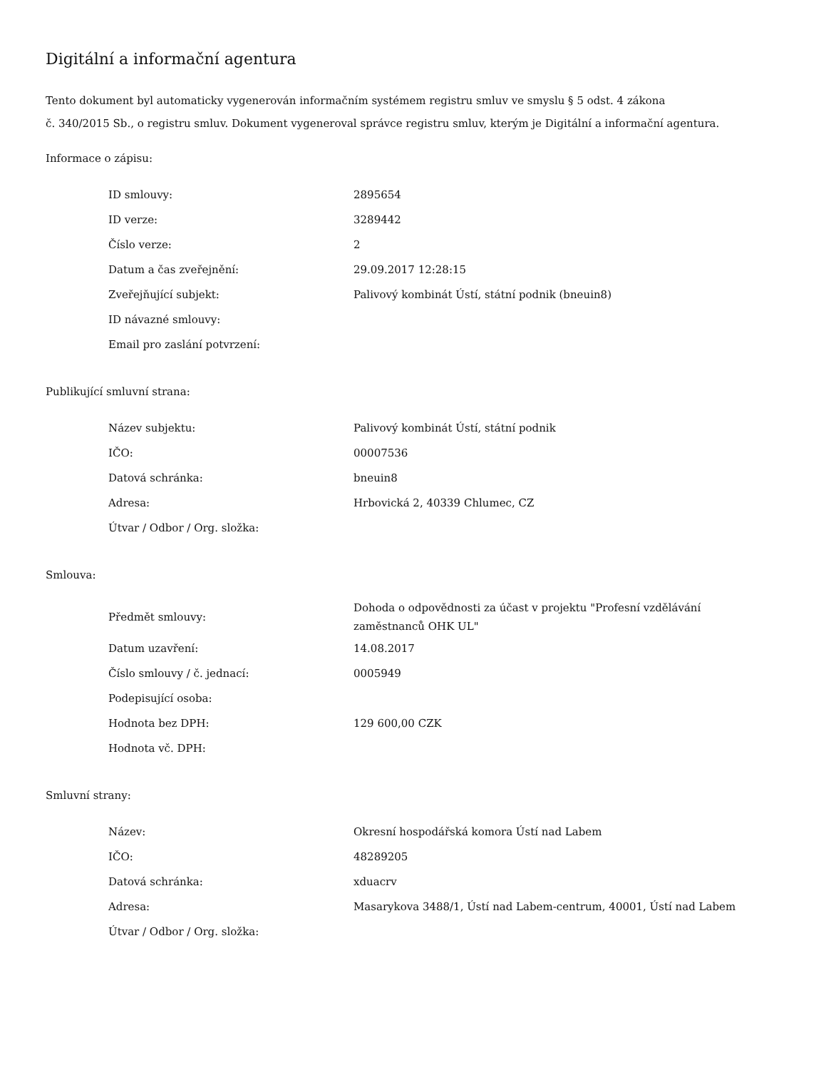Digitální a informační agentura
Tento dokument byl automaticky vygenerován informačním systémem registru smluv ve smyslu § 5 odst. 4 zákona
č. 340/2015 Sb., o registru smluv. Dokument vygeneroval správce registru smluv, kterým je Digitální a informační agentura.
Informace o zápisu:
| ID smlouvy: | 2895654 |
| ID verze: | 3289442 |
| Číslo verze: | 2 |
| Datum a čas zveřejnění: | 29.09.2017 12:28:15 |
| Zveřejňující subjekt: | Palivový kombinát Ústí, státní podnik (bneuin8) |
| ID návazné smlouvy: | |
| Email pro zaslání potvrzení: | |
Publikující smluvní strana:
| Název subjektu: | Palivový kombinát Ústí, státní podnik |
| IČO: | 00007536 |
| Datová schránka: | bneuin8 |
| Adresa: | Hrbovická 2, 40339 Chlumec, CZ |
| Útvar / Odbor / Org. složka: | |
Smlouva:
| Předmět smlouvy: | Dohoda o odpovědnosti za účast v projektu "Profesní vzdělávání zaměstnanců OHK UL" |
| Datum uzavření: | 14.08.2017 |
| Číslo smlouvy / č. jednací: | 0005949 |
| Podepisující osoba: | |
| Hodnota bez DPH: | 129 600,00 CZK |
| Hodnota vč. DPH: | |
Smluvní strany:
| Název: | Okresní hospodářská komora Ústí nad Labem |
| IČO: | 48289205 |
| Datová schránka: | xduacrv |
| Adresa: | Masarykova 3488/1, Ústí nad Labem-centrum, 40001, Ústí nad Labem |
| Útvar / Odbor / Org. složka: | |